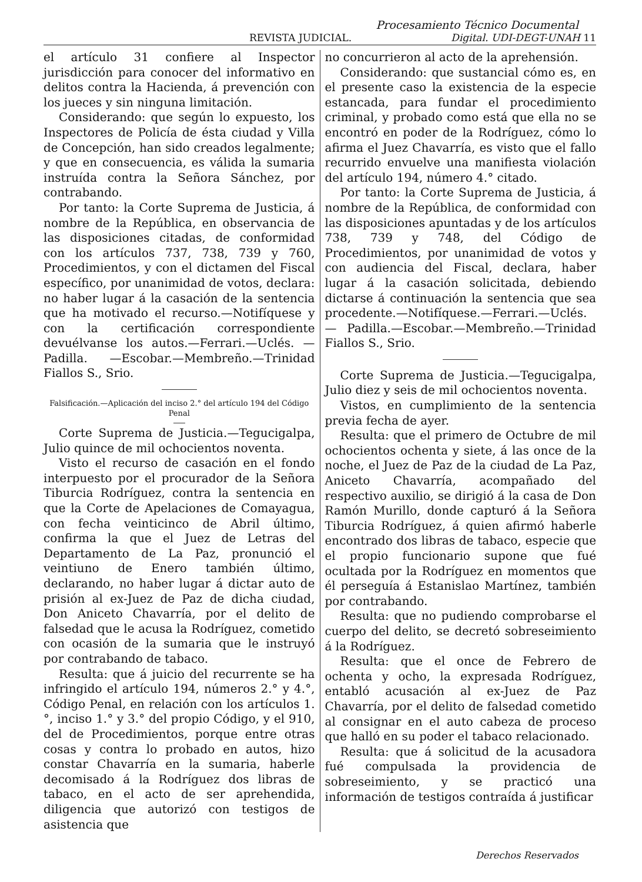Procesamiento Técnico Documental
REVISTA JUDICIAL. Digital. UDI-DEGT-UNAH 11
el artículo 31 confiere al Inspector jurisdicción para conocer del informativo en delitos contra la Hacienda, á prevención con los jueces y sin ninguna limitación.
Considerando: que según lo expuesto, los Inspectores de Policía de ésta ciudad y Villa de Concepción, han sido creados legalmente; y que en consecuencia, es válida la sumaria instruída contra la Señora Sánchez, por contrabando.
Por tanto: la Corte Suprema de Justicia, á nombre de la República, en observancia de las disposiciones citadas, de conformidad con los artículos 737, 738, 739 y 760, Procedimientos, y con el dictamen del Fiscal específico, por unanimidad de votos, declara: no haber lugar á la casación de la sentencia que ha motivado el recurso.—Notifíquese y con la certificación correspondiente devuélvanse los autos.—Ferrari.—Uclés. —Padilla. —Escobar.—Membreño.—Trinidad Fiallos S., Srio.
Falsificación.—Aplicación del inciso 2.° del artículo 194 del Código Penal
Corte Suprema de Justicia.—Tegucigalpa, Julio quince de mil ochocientos noventa.
Visto el recurso de casación en el fondo interpuesto por el procurador de la Señora Tiburcia Rodríguez, contra la sentencia en que la Corte de Apelaciones de Comayagua, con fecha veinticinco de Abril último, confirma la que el Juez de Letras del Departamento de La Paz, pronunció el veintiuno de Enero también último, declarando, no haber lugar á dictar auto de prisión al ex-Juez de Paz de dicha ciudad, Don Aniceto Chavarría, por el delito de falsedad que le acusa la Rodríguez, cometido con ocasión de la sumaria que le instruyó por contrabando de tabaco.
Resulta: que á juicio del recurrente se ha infringido el artículo 194, números 2.° y 4.°, Código Penal, en relación con los artículos 1.°, inciso 1.° y 3.° del propio Código, y el 910, del de Procedimientos, porque entre otras cosas y contra lo probado en autos, hizo constar Chavarría en la sumaria, haberle decomisado á la Rodríguez dos libras de tabaco, en el acto de ser aprehendida, diligencia que autorizó con testigos de asistencia que
no concurrieron al acto de la aprehensión.
Considerando: que sustancial cómo es, en el presente caso la existencia de la especie estancada, para fundar el procedimiento criminal, y probado como está que ella no se encontró en poder de la Rodríguez, cómo lo afirma el Juez Chavarría, es visto que el fallo recurrido envuelve una manifiesta violación del artículo 194, número 4.° citado.
Por tanto: la Corte Suprema de Justicia, á nombre de la República, de conformidad con las disposiciones apuntadas y de los artículos 738, 739 y 748, del Código de Procedimientos, por unanimidad de votos y con audiencia del Fiscal, declara, haber lugar á la casación solicitada, debiendo dictarse á continuación la sentencia que sea procedente.—Notifíquese.—Ferrari.—Uclés.— Padilla.—Escobar.—Membreño.—Trinidad Fiallos S., Srio.
Corte Suprema de Justicia.—Tegucigalpa, Julio diez y seis de mil ochocientos noventa.
Vistos, en cumplimiento de la sentencia previa fecha de ayer.
Resulta: que el primero de Octubre de mil ochocientos ochenta y siete, á las once de la noche, el Juez de Paz de la ciudad de La Paz, Aniceto Chavarría, acompañado del respectivo auxilio, se dirigió á la casa de Don Ramón Murillo, donde capturó á la Señora Tiburcia Rodríguez, á quien afirmó haberle encontrado dos libras de tabaco, especie que el propio funcionario supone que fué ocultada por la Rodríguez en momentos que él perseguía á Estanislao Martínez, también por contrabando.
Resulta: que no pudiendo comprobarse el cuerpo del delito, se decretó sobreseimiento á la Rodríguez.
Resulta: que el once de Febrero de ochenta y ocho, la expresada Rodríguez, entabló acusación al ex-Juez de Paz Chavarría, por el delito de falsedad cometido al consignar en el auto cabeza de proceso que halló en su poder el tabaco relacionado.
Resulta: que á solicitud de la acusadora fué compulsada la providencia de sobreseimiento, y se practicó una información de testigos contraída á justificar
Derechos Reservados